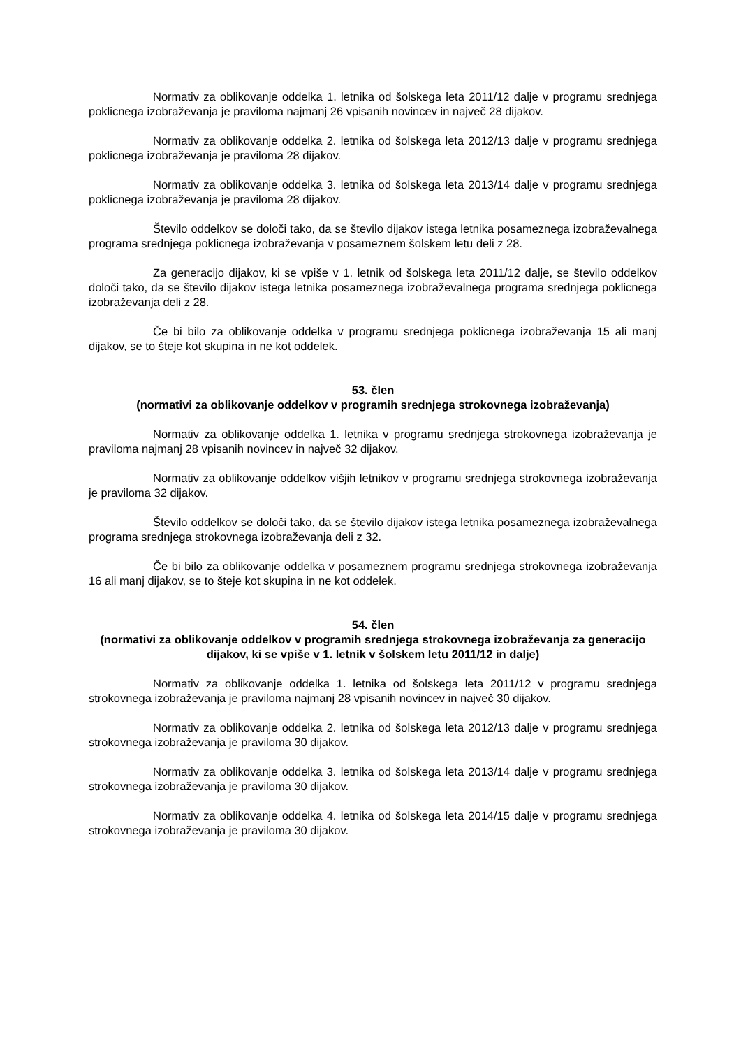Normativ za oblikovanje oddelka 1. letnika od šolskega leta 2011/12 dalje v programu srednjega poklicnega izobraževanja je praviloma najmanj 26 vpisanih novincev in največ 28 dijakov.
Normativ za oblikovanje oddelka 2. letnika od šolskega leta 2012/13 dalje v programu srednjega poklicnega izobraževanja je praviloma 28 dijakov.
Normativ za oblikovanje oddelka 3. letnika od šolskega leta 2013/14 dalje v programu srednjega poklicnega izobraževanja je praviloma 28 dijakov.
Število oddelkov se določi tako, da se število dijakov istega letnika posameznega izobraževalnega programa srednjega poklicnega izobraževanja v posameznem šolskem letu deli z 28.
Za generacijo dijakov, ki se vpiše v 1. letnik od šolskega leta 2011/12 dalje, se število oddelkov določi tako, da se število dijakov istega letnika posameznega izobraževalnega programa srednjega poklicnega izobraževanja deli z 28.
Če bi bilo za oblikovanje oddelka v programu srednjega poklicnega izobraževanja 15 ali manj dijakov, se to šteje kot skupina in ne kot oddelek.
53. člen
(normativi za oblikovanje oddelkov v programih srednjega strokovnega izobraževanja)
Normativ za oblikovanje oddelka 1. letnika v programu srednjega strokovnega izobraževanja je praviloma najmanj 28 vpisanih novincev in največ 32 dijakov.
Normativ za oblikovanje oddelkov višjih letnikov v programu srednjega strokovnega izobraževanja je praviloma 32 dijakov.
Število oddelkov se določi tako, da se število dijakov istega letnika posameznega izobraževalnega programa srednjega strokovnega izobraževanja deli z 32.
Če bi bilo za oblikovanje oddelka v posameznem programu srednjega strokovnega izobraževanja 16 ali manj dijakov, se to šteje kot skupina in ne kot oddelek.
54. člen
(normativi za oblikovanje oddelkov v programih srednjega strokovnega izobraževanja za generacijo dijakov, ki se vpiše v 1. letnik v šolskem letu 2011/12 in dalje)
Normativ za oblikovanje oddelka 1. letnika od šolskega leta 2011/12 v programu srednjega strokovnega izobraževanja je praviloma najmanj 28 vpisanih novincev in največ 30 dijakov.
Normativ za oblikovanje oddelka 2. letnika od šolskega leta 2012/13 dalje v programu srednjega strokovnega izobraževanja je praviloma 30 dijakov.
Normativ za oblikovanje oddelka 3. letnika od šolskega leta 2013/14 dalje v programu srednjega strokovnega izobraževanja je praviloma 30 dijakov.
Normativ za oblikovanje oddelka 4. letnika od šolskega leta 2014/15 dalje v programu srednjega strokovnega izobraževanja je praviloma 30 dijakov.